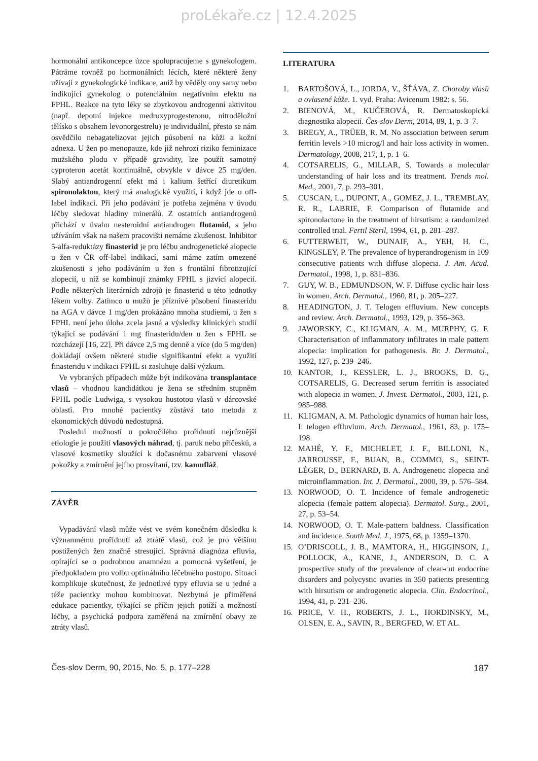proLékaře.cz | 12.4.2025
hormonální antikoncepce úzce spolupracujeme s gynekologem. Pátráme rovněž po hormonálních lécích, které některé ženy užívají z gynekologické indikace, aniž by věděly ony samy nebo indikující gynekolog o potenciálním negativním efektu na FPHL. Reakce na tyto léky se zbytkovou androgenní aktivitou (např. depotní injekce medroxyprogesteronu, nitroděložní tělísko s obsahem levonorgestrelu) je individuální, přesto se nám osvědčilo nebagatelizovat jejich působení na kůži a kožní adnexa. U žen po menopauze, kde již nehrozí riziko feminizace mužského plodu v případě gravidity, lze použít samotný cyproteron acetát kontinuálně, obvykle v dávce 25 mg/den. Slabý antiandrogenní efekt má i kalium šetřící diuretikum spironolakton, který má analogické využití, i když jde o off-label indikaci. Při jeho podávání je potřeba zejména v úvodu léčby sledovat hladiny minerálů. Z ostatních antiandrogenů přichází v úvahu nesteroidní antiandrogen flutamid, s jeho užíváním však na našem pracovišti nemáme zkušenost. Inhibitor 5-alfa-reduktázy finasterid je pro léčbu androgenetické alopecie u žen v ČR off-label indikací, sami máme zatím omezené zkušenosti s jeho podáváním u žen s frontální fibrotizující alopecií, u níž se kombinují známky FPHL s jizvící alopecií. Podle některých literárních zdrojů je finasterid u této jednotky lékem volby. Zatímco u mužů je příznivé působení finasteridu na AGA v dávce 1 mg/den prokázáno mnoha studiemi, u žen s FPHL není jeho úloha zcela jasná a výsledky klinických studií týkající se podávání 1 mg finasteridu/den u žen s FPHL se rozcházejí [16, 22]. Při dávce 2,5 mg denně a více (do 5 mg/den) dokládají ovšem některé studie signifikantní efekt a využití finasteridu v indikaci FPHL si zasluhuje další výzkum.
Ve vybraných případech může být indikována transplantace vlasů – vhodnou kandidátkou je žena se středním stupněm FPHL podle Ludwiga, s vysokou hustotou vlasů v dárcovské oblasti. Pro mnohé pacientky zůstává tato metoda z ekonomických důvodů nedostupná.
Poslední možností u pokročilého prořídnutí nejrůznější etiologie je použití vlasových náhrad, tj. paruk nebo příčesků, a vlasové kosmetiky sloužící k dočasnému zabarvení vlasové pokožky a zmírnění jejího prosvítaní, tzv. kamufláž.
ZÁVĚR
Vypadávání vlasů může vést ve svém konečném důsledku k významnému prořídnutí až ztrátě vlasů, což je pro většinu postižených žen značně stresující. Správná diagnóza efluvia, opírající se o podrobnou anamnézu a pomocná vyšetření, je předpokladem pro volbu optimálního léčebného postupu. Situaci komplikuje skutečnost, že jednotlivé typy efluvia se u jedné a téže pacientky mohou kombinovat. Nezbytná je přiměřená edukace pacientky, týkající se příčin jejich potíží a možností léčby, a psychická podpora zaměřená na zmírnění obavy ze ztráty vlasů.
LITERATURA
1. BARTOŠOVÁ, L., JORDA, V., ŠŤÁVA, Z. Choroby vlasů a ovlasené kůže. 1. vyd. Praha: Avicenum 1982: s. 56.
2. BIENOVÁ, M., KUČEROVÁ, R. Dermatoskopická diagnostika alopecií. Čes-slov Derm, 2014, 89, 1, p. 3–7.
3. BREGY, A., TRÜEB, R. M. No association between serum ferritin levels >10 microg/l and hair loss activity in women. Dermatology, 2008, 217, 1, p. 1–6.
4. COTSARELIS, G., MILLAR, S. Towards a molecular understanding of hair loss and its treatment. Trends mol. Med., 2001, 7, p. 293–301.
5. CUSCAN, L., DUPONT, A., GOMEZ, J. L., TREMBLAY, R. R., LABRIE, F. Comparison of flutamide and spironolactone in the treatment of hirsutism: a randomized controlled trial. Fertil Steril, 1994, 61, p. 281–287.
6. FUTTERWEIT, W., DUNAIF, A., YEH, H. C., KINGSLEY, P. The prevalence of hyperandrogenism in 109 consecutive patients with diffuse alopecia. J. Am. Acad. Dermatol., 1998, 1, p. 831–836.
7. GUY, W. B., EDMUNDSON, W. F. Diffuse cyclic hair loss in women. Arch. Dermatol., 1960, 81, p. 205–227.
8. HEADINGTON, J. T. Telogen effluvium. New concepts and review. Arch. Dermatol., 1993, 129, p. 356–363.
9. JAWORSKY, C., KLIGMAN, A. M., MURPHY, G. F. Characterisation of inflammatory infiltrates in male pattern alopecia: implication for pathogenesis. Br. J. Dermatol., 1992, 127, p. 239–246.
10. KANTOR, J., KESSLER, L. J., BROOKS, D. G., COTSARELIS, G. Decreased serum ferritin is associated with alopecia in women. J. Invest. Dermatol., 2003, 121, p. 985–988.
11. KLIGMAN, A. M. Pathologic dynamics of human hair loss, I: telogen effluvium. Arch. Dermatol., 1961, 83, p. 175–198.
12. MAHÉ, Y. F., MICHELET, J. F., BILLONI, N., JARROUSSE, F., BUAN, B., COMMO, S., SEINT-LÉGER, D., BERNARD, B. A. Androgenetic alopecia and microinflammation. Int. J. Dermatol., 2000, 39, p. 576–584.
13. NORWOOD, O. T. Incidence of female androgenetic alopecia (female pattern alopecia). Dermatol. Surg., 2001, 27, p. 53–54.
14. NORWOOD, O. T. Male-pattern baldness. Classification and incidence. South Med. J., 1975, 68, p. 1359–1370.
15. O’DRISCOLL, J. B., MAMTORA, H., HIGGINSON, J., POLLOCK, A., KANE, J., ANDERSON, D. C. A prospective study of the prevalence of clear-cut endocrine disorders and polycystic ovaries in 350 patients presenting with hirsutism or androgenetic alopecia. Clin. Endocrinol., 1994, 41, p. 231–236.
16. PRICE, V. H., ROBERTS, J. L., HORDINSKY, M., OLSEN, E. A., SAVIN, R., BERGFED, W. ET AL.
Čes-slov Derm, 90, 2015, No. 5, p. 177–228 187